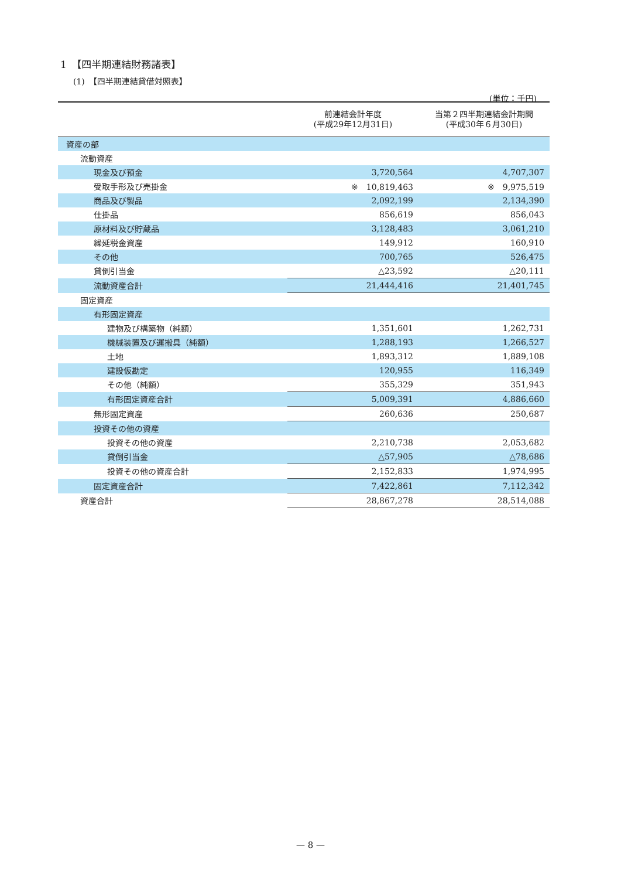1　【四半期連結財務諸表】
(1)　【四半期連結貸借対照表】
(単位：千円)
| | 前連結会計年度 (平成29年12月31日) | 当第２四半期連結会計期間 (平成30年６月30日) |
| --- | --- | --- |
| 資産の部 | | |
| 流動資産 | | |
| 現金及び預金 | 3,720,564 | 4,707,307 |
| 受取手形及び売掛金 | ※ 10,819,463 | ※ 9,975,519 |
| 商品及び製品 | 2,092,199 | 2,134,390 |
| 仕掛品 | 856,619 | 856,043 |
| 原材料及び貯蔵品 | 3,128,483 | 3,061,210 |
| 繰延税金資産 | 149,912 | 160,910 |
| その他 | 700,765 | 526,475 |
| 貸倒引当金 | △23,592 | △20,111 |
| 流動資産合計 | 21,444,416 | 21,401,745 |
| 固定資産 | | |
| 有形固定資産 | | |
| 建物及び構築物（純額） | 1,351,601 | 1,262,731 |
| 機械装置及び運搬具（純額） | 1,288,193 | 1,266,527 |
| 土地 | 1,893,312 | 1,889,108 |
| 建設仮勘定 | 120,955 | 116,349 |
| その他（純額） | 355,329 | 351,943 |
| 有形固定資産合計 | 5,009,391 | 4,886,660 |
| 無形固定資産 | 260,636 | 250,687 |
| 投資その他の資産 | | |
| 投資その他の資産 | 2,210,738 | 2,053,682 |
| 貸倒引当金 | △57,905 | △78,686 |
| 投資その他の資産合計 | 2,152,833 | 1,974,995 |
| 固定資産合計 | 7,422,861 | 7,112,342 |
| 資産合計 | 28,867,278 | 28,514,088 |
— 8 —